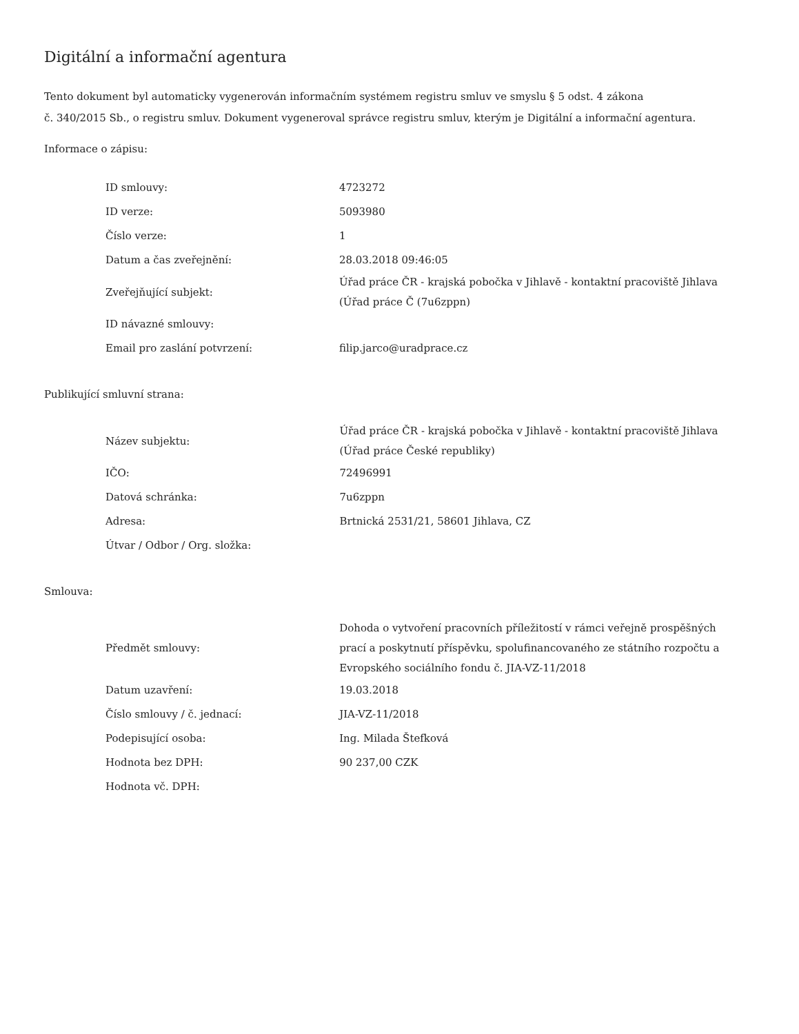Digitální a informační agentura
Tento dokument byl automaticky vygenerován informačním systémem registru smluv ve smyslu § 5 odst. 4 zákona
č. 340/2015 Sb., o registru smluv. Dokument vygeneroval správce registru smluv, kterým je Digitální a informační agentura.
Informace o zápisu:
| ID smlouvy: | 4723272 |
| ID verze: | 5093980 |
| Číslo verze: | 1 |
| Datum a čas zveřejnění: | 28.03.2018 09:46:05 |
| Zveřejňující subjekt: | Úřad práce ČR - krajská pobočka v Jihlavě - kontaktní pracoviště Jihlava (Úřad práce Č (7u6zppn) |
| ID návazné smlouvy: | |
| Email pro zaslání potvrzení: | filip.jarco@uradprace.cz |
Publikující smluvní strana:
| Název subjektu: | Úřad práce ČR - krajská pobočka v Jihlavě - kontaktní pracoviště Jihlava (Úřad práce České republiky) |
| IČO: | 72496991 |
| Datová schránka: | 7u6zppn |
| Adresa: | Brtnická 2531/21, 58601 Jihlava, CZ |
| Útvar / Odbor / Org. složka: | |
Smlouva:
| Předmět smlouvy: | Dohoda o vytvoření pracovních příležitostí v rámci veřejně prospěšných prací a poskytnutí příspěvku, spolufinancovaného ze státního rozpočtu a Evropského sociálního fondu č. JIA-VZ-11/2018 |
| Datum uzavření: | 19.03.2018 |
| Číslo smlouvy / č. jednací: | JIA-VZ-11/2018 |
| Podepisující osoba: | Ing. Milada Štefková |
| Hodnota bez DPH: | 90 237,00 CZK |
| Hodnota vč. DPH: | |